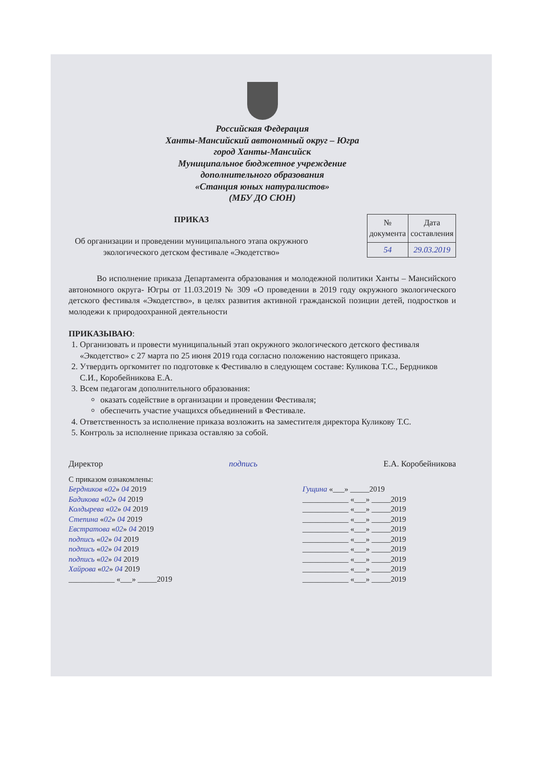Российская Федерация
Ханты-Мансийский автономный округ – Югра
город Ханты-Мансийск
Муниципальное бюджетное учреждение
дополнительного образования
«Станция юных натуралистов»
(МБУ ДО СЮН)
ПРИКАЗ
Об организации и проведении муниципального этапа окружного экологического детском фестивале «Экодетство»
| № документа | Дата составления |
| --- | --- |
| 54 | 29.03.2019 |
Во исполнение приказа Департамента образования и молодежной политики Ханты – Мансийского автономного округа- Югры от 11.03.2019 № 309 «О проведении в 2019 году окружного экологического детского фестиваля «Экодетство», в целях развития активной гражданской позиции детей, подростков и молодежи к природоохранной деятельности
ПРИКАЗЫВАЮ:
1. Организовать и провести муниципальный этап окружного экологического детского фестиваля «Экодетство» с 27 марта по 25 июня 2019 года согласно положению настоящего приказа.
2. Утвердить оргкомитет по подготовке к Фестивалю в следующем составе: Куликова Т.С., Бердников С.И., Коробейникова Е.А.
3. Всем педагогам дополнительного образования:
оказать содействие в организации и проведении Фестиваля;
обеспечить участие учащихся объединений в Фестивале.
4. Ответственность за исполнение приказа возложить на заместителя директора Куликову Т.С.
5. Контроль за исполнение приказа оставляю за собой.
Директор подпись Е.А. Коробейникова
С приказом ознакомлены:
Бердников «02» 04 2019
Бадикова «02» 04 2019
Колдырева «02» 04 2019
Степина «02» 04 2019
Евстратова «02» 04 2019
подпись «02» 04 2019
подпись «02» 04 2019
подпись «02» 04 2019
Хайрова «02» 04 2019
____________ «___» _____2019
Гущина «___» _____2019
____________ «___» _____2019
____________ «___» _____2019
____________ «___» _____2019
____________ «___» _____2019
____________ «___» _____2019
____________ «___» _____2019
____________ «___» _____2019
____________ «___» _____2019
____________ «___» _____2019